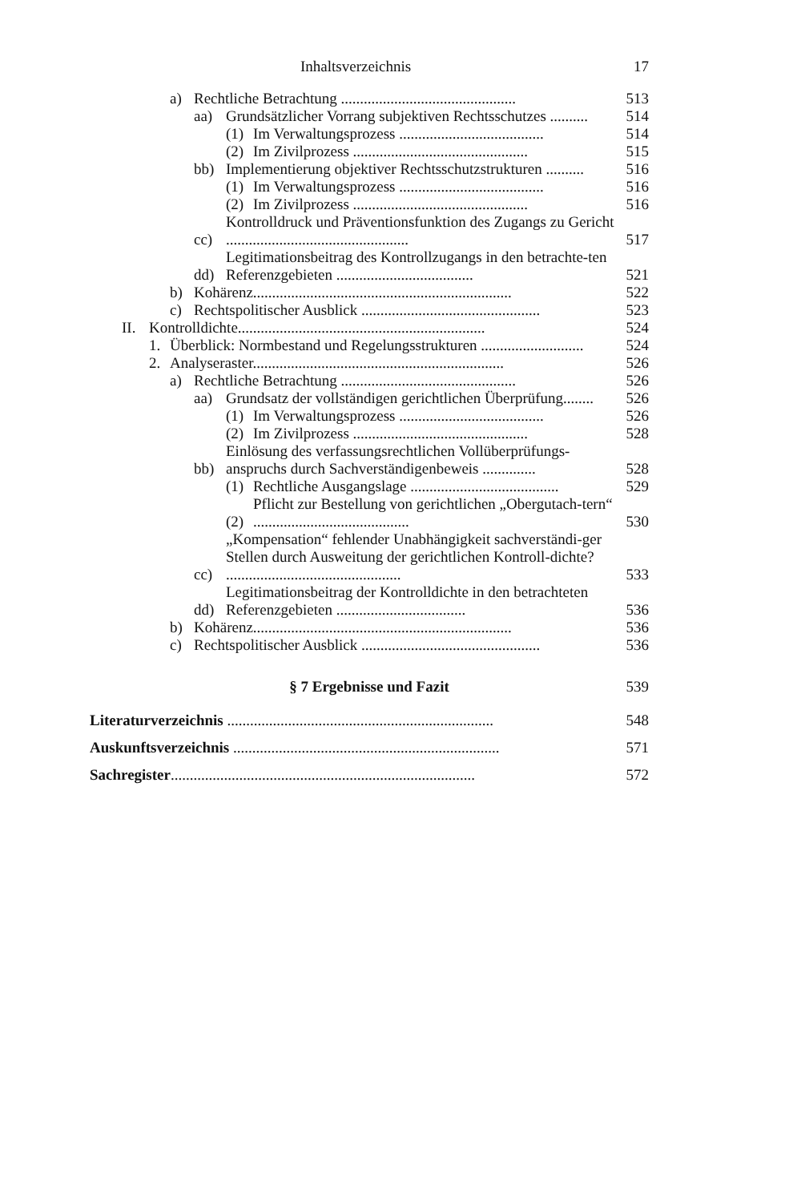Inhaltsverzeichnis 17
a) Rechtliche Betrachtung .............................................. 513
aa) Grundsätzlicher Vorrang subjektiven Rechtsschutzes .......... 514
(1) Im Verwaltungsprozess ...................................... 514
(2) Im Zivilprozess .............................................. 515
bb) Implementierung objektiver Rechtsschutzstrukturen .......... 516
(1) Im Verwaltungsprozess ...................................... 516
(2) Im Zivilprozess .............................................. 516
cc) Kontrolldruck und Präventionsfunktion des Zugangs zu Gericht ................................................ 517
dd) Legitimationsbeitrag des Kontrollzugangs in den betrachte-ten Referenzgebieten .................................... 521
b) Kohärenz.................................................................... 522
c) Rechtspolitischer Ausblick ............................................... 523
II. Kontrolldichte................................................................. 524
1. Überblick: Normbestand und Regelungsstrukturen ........................... 524
2. Analyseraster.................................................................. 526
a) Rechtliche Betrachtung .............................................. 526
aa) Grundsatz der vollständigen gerichtlichen Überprüfung........ 526
(1) Im Verwaltungsprozess ...................................... 526
(2) Im Zivilprozess .............................................. 528
bb) Einlösung des verfassungsrechtlichen Vollüberprüfungs-anspruchs durch Sachverständigenbeweis .............. 528
(1) Rechtliche Ausgangslage ....................................... 529
(2) Pflicht zur Bestellung von gerichtlichen „Obergutach-tern“ ......................................... 530
cc) „Kompensation“ fehlender Unabhängigkeit sachverständi-ger Stellen durch Ausweitung der gerichtlichen Kontroll-dichte? .............................................. 533
dd) Legitimationsbeitrag der Kontrolldichte in den betrachteten Referenzgebieten .................................. 536
b) Kohärenz.................................................................... 536
c) Rechtspolitischer Ausblick ............................................... 536
§ 7 Ergebnisse und Fazit 539
Literaturverzeichnis ...................................................................... 548
Auskunftsverzeichnis ...................................................................... 571
Sachregister................................................................................ 572